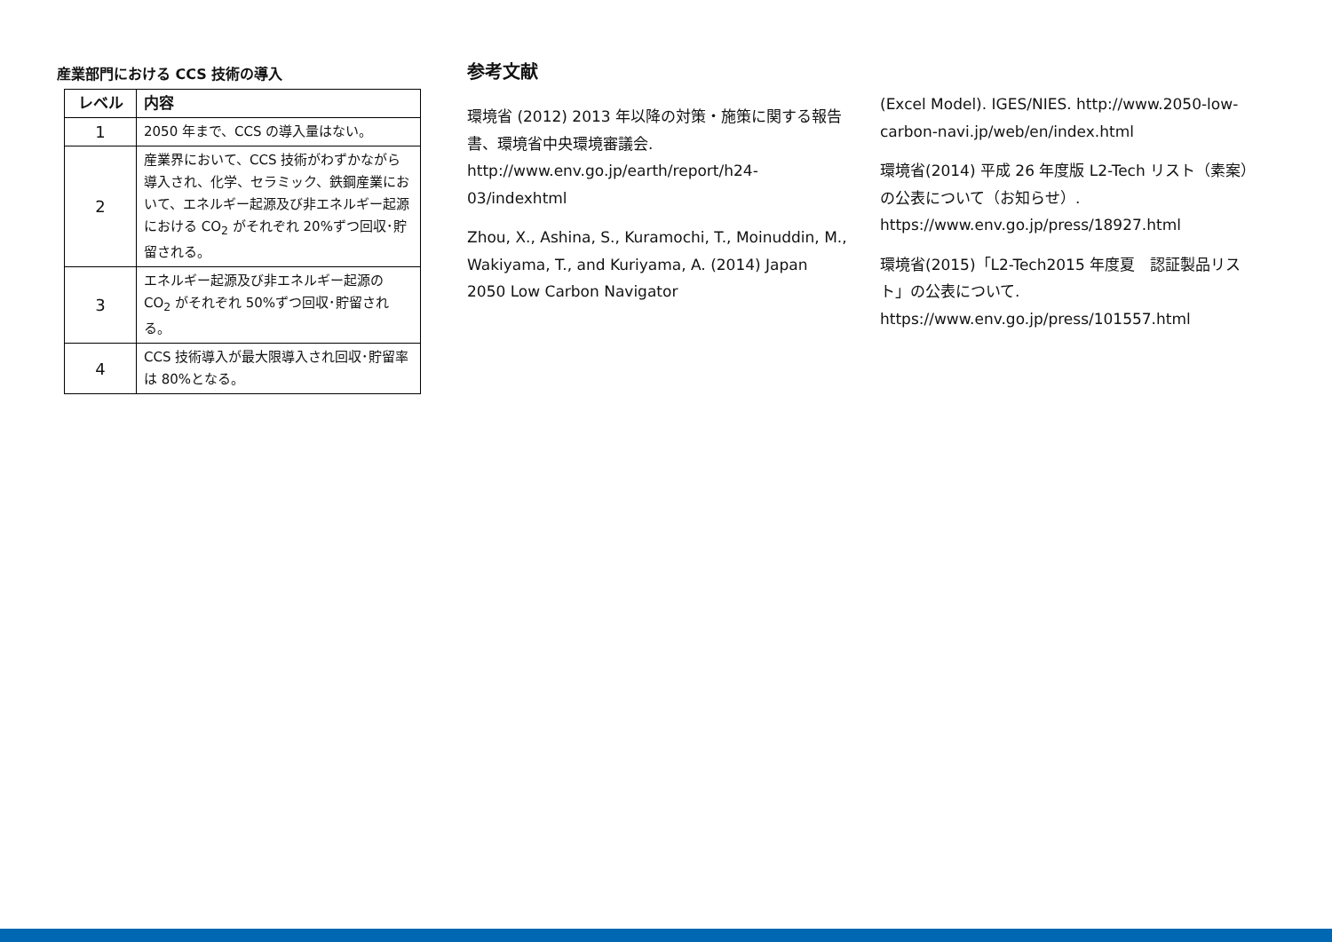産業部門における CCS 技術の導入
| レベル | 内容 |
| --- | --- |
| 1 | 2050 年まで、CCS の導入量はない。 |
| 2 | 産業界において、CCS 技術がわずかながら導入され、化学、セラミック、鉄鋼産業において、エネルギー起源及び非エネルギー起源における CO<sub>2</sub> がそれぞれ 20%ずつ回収･貯留される。 |
| 3 | エネルギー起源及び非エネルギー起源の CO<sub>2</sub> がそれぞれ 50%ずつ回収･貯留される。 |
| 4 | CCS 技術導入が最大限導入され回収･貯留率は 80%となる。 |
参考文献
環境省 (2012) 2013 年以降の対策・施策に関する報告書、環境省中央環境審議会. http://www.env.go.jp/earth/report/h24-03/indexhtml
Zhou, X., Ashina, S., Kuramochi, T., Moinuddin, M., Wakiyama, T., and Kuriyama, A. (2014) Japan 2050 Low Carbon Navigator
(Excel Model). IGES/NIES. http://www.2050-low-carbon-navi.jp/web/en/index.html
環境省(2014) 平成 26 年度版 L2-Tech リスト（素案）の公表について（お知らせ）. https://www.env.go.jp/press/18927.html
環境省(2015)「L2-Tech2015 年度夏　認証製品リスト」の公表について. https://www.env.go.jp/press/101557.html